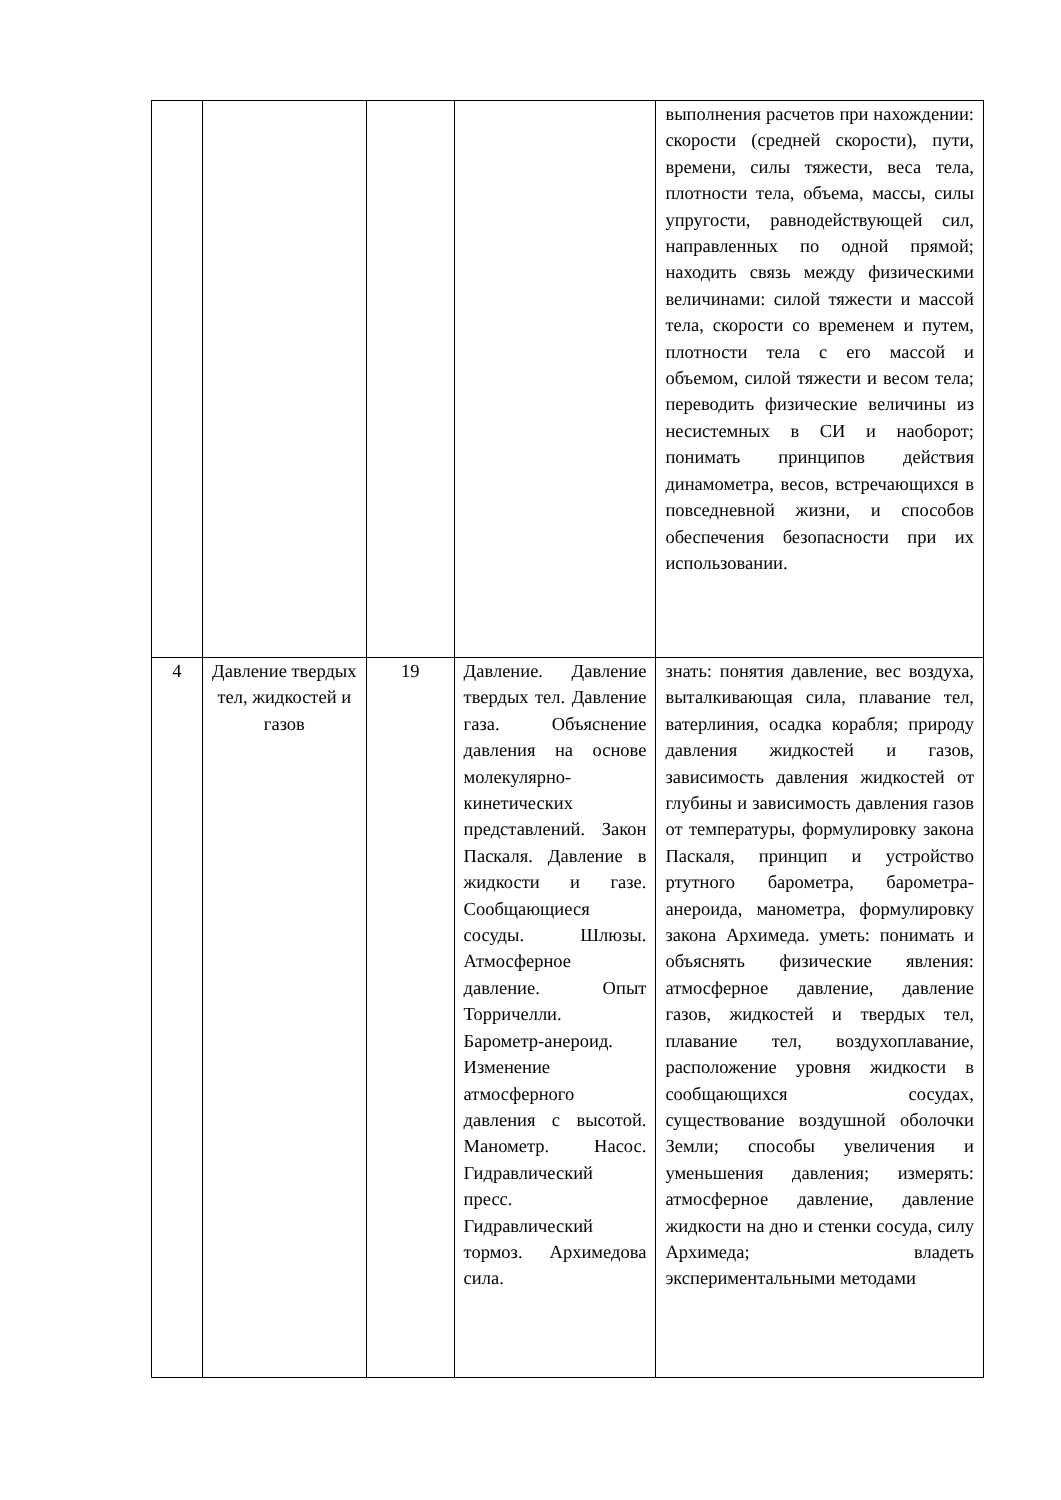| | | | | выполнения расчетов при нахождении: скорости (средней скорости), пути, времени, силы тяжести, веса тела, плотности тела, объема, массы, силы упругости, равнодействующей сил, направленных по одной прямой; находить связь между физическими величинами: силой тяжести и массой тела, скорости со временем и путем, плотности тела с его массой и объемом, силой тяжести и весом тела; переводить физические величины из несистемных в СИ и наоборот; понимать принципов действия динамометра, весов, встречающихся в повседневной жизни, и способов обеспечения безопасности при их использовании. |
| 4 | Давление твердых тел, жидкостей и газов | 19 | Давление. Давление твердых тел. Давление газа. Объяснение давления на основе молекулярно-кинетических представлений. Закон Паскаля. Давление в жидкости и газе. Сообщающиеся сосуды. Шлюзы. Атмосферное давление. Опыт Торричелли. Барометр-анероид. Изменение атмосферного давления с высотой. Манометр. Насос. Гидравлический пресс. Гидравлический тормоз. Архимедова сила. | знать: понятия давление, вес воздуха, выталкивающая сила, плавание тел, ватерлиния, осадка корабля; природу давления жидкостей и газов, зависимость давления жидкостей от глубины и зависимость давления газов от температуры, формулировку закона Паскаля, принцип и устройство ртутного барометра, барометра-анероида, манометра, формулировку закона Архимеда. уметь: понимать и объяснять физические явления: атмосферное давление, давление газов, жидкостей и твердых тел, плавание тел, воздухоплавание, расположение уровня жидкости в сообщающихся сосудах, существование воздушной оболочки Земли; способы увеличения и уменьшения давления; измерять: атмосферное давление, давление жидкости на дно и стенки сосуда, силу Архимеда; владеть экспериментальными методами |